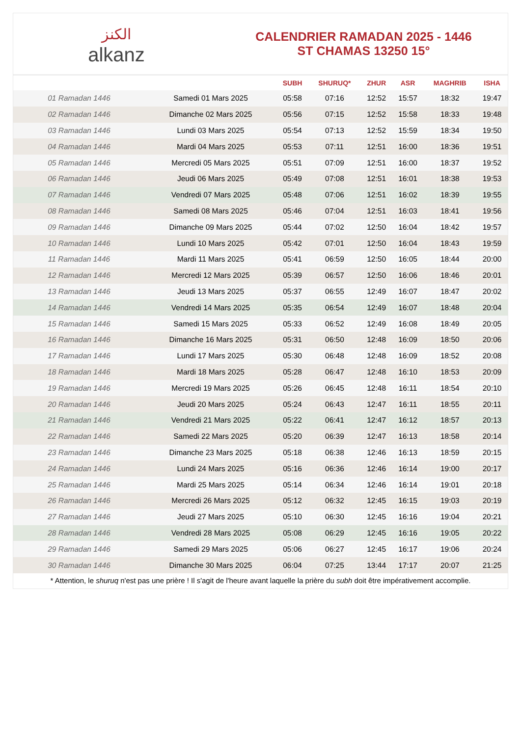الكنز
alkanz
CALENDRIER RAMADAN 2025 - 1446
ST CHAMAS 13250 15°
| | | SUBH | SHURUQ* | ZHUR | ASR | MAGHRIB | ISHA |
| --- | --- | --- | --- | --- | --- | --- | --- |
| 01 Ramadan 1446 | Samedi 01 Mars 2025 | 05:58 | 07:16 | 12:52 | 15:57 | 18:32 | 19:47 |
| 02 Ramadan 1446 | Dimanche 02 Mars 2025 | 05:56 | 07:15 | 12:52 | 15:58 | 18:33 | 19:48 |
| 03 Ramadan 1446 | Lundi 03 Mars 2025 | 05:54 | 07:13 | 12:52 | 15:59 | 18:34 | 19:50 |
| 04 Ramadan 1446 | Mardi 04 Mars 2025 | 05:53 | 07:11 | 12:51 | 16:00 | 18:36 | 19:51 |
| 05 Ramadan 1446 | Mercredi 05 Mars 2025 | 05:51 | 07:09 | 12:51 | 16:00 | 18:37 | 19:52 |
| 06 Ramadan 1446 | Jeudi 06 Mars 2025 | 05:49 | 07:08 | 12:51 | 16:01 | 18:38 | 19:53 |
| 07 Ramadan 1446 | Vendredi 07 Mars 2025 | 05:48 | 07:06 | 12:51 | 16:02 | 18:39 | 19:55 |
| 08 Ramadan 1446 | Samedi 08 Mars 2025 | 05:46 | 07:04 | 12:51 | 16:03 | 18:41 | 19:56 |
| 09 Ramadan 1446 | Dimanche 09 Mars 2025 | 05:44 | 07:02 | 12:50 | 16:04 | 18:42 | 19:57 |
| 10 Ramadan 1446 | Lundi 10 Mars 2025 | 05:42 | 07:01 | 12:50 | 16:04 | 18:43 | 19:59 |
| 11 Ramadan 1446 | Mardi 11 Mars 2025 | 05:41 | 06:59 | 12:50 | 16:05 | 18:44 | 20:00 |
| 12 Ramadan 1446 | Mercredi 12 Mars 2025 | 05:39 | 06:57 | 12:50 | 16:06 | 18:46 | 20:01 |
| 13 Ramadan 1446 | Jeudi 13 Mars 2025 | 05:37 | 06:55 | 12:49 | 16:07 | 18:47 | 20:02 |
| 14 Ramadan 1446 | Vendredi 14 Mars 2025 | 05:35 | 06:54 | 12:49 | 16:07 | 18:48 | 20:04 |
| 15 Ramadan 1446 | Samedi 15 Mars 2025 | 05:33 | 06:52 | 12:49 | 16:08 | 18:49 | 20:05 |
| 16 Ramadan 1446 | Dimanche 16 Mars 2025 | 05:31 | 06:50 | 12:48 | 16:09 | 18:50 | 20:06 |
| 17 Ramadan 1446 | Lundi 17 Mars 2025 | 05:30 | 06:48 | 12:48 | 16:09 | 18:52 | 20:08 |
| 18 Ramadan 1446 | Mardi 18 Mars 2025 | 05:28 | 06:47 | 12:48 | 16:10 | 18:53 | 20:09 |
| 19 Ramadan 1446 | Mercredi 19 Mars 2025 | 05:26 | 06:45 | 12:48 | 16:11 | 18:54 | 20:10 |
| 20 Ramadan 1446 | Jeudi 20 Mars 2025 | 05:24 | 06:43 | 12:47 | 16:11 | 18:55 | 20:11 |
| 21 Ramadan 1446 | Vendredi 21 Mars 2025 | 05:22 | 06:41 | 12:47 | 16:12 | 18:57 | 20:13 |
| 22 Ramadan 1446 | Samedi 22 Mars 2025 | 05:20 | 06:39 | 12:47 | 16:13 | 18:58 | 20:14 |
| 23 Ramadan 1446 | Dimanche 23 Mars 2025 | 05:18 | 06:38 | 12:46 | 16:13 | 18:59 | 20:15 |
| 24 Ramadan 1446 | Lundi 24 Mars 2025 | 05:16 | 06:36 | 12:46 | 16:14 | 19:00 | 20:17 |
| 25 Ramadan 1446 | Mardi 25 Mars 2025 | 05:14 | 06:34 | 12:46 | 16:14 | 19:01 | 20:18 |
| 26 Ramadan 1446 | Mercredi 26 Mars 2025 | 05:12 | 06:32 | 12:45 | 16:15 | 19:03 | 20:19 |
| 27 Ramadan 1446 | Jeudi 27 Mars 2025 | 05:10 | 06:30 | 12:45 | 16:16 | 19:04 | 20:21 |
| 28 Ramadan 1446 | Vendredi 28 Mars 2025 | 05:08 | 06:29 | 12:45 | 16:16 | 19:05 | 20:22 |
| 29 Ramadan 1446 | Samedi 29 Mars 2025 | 05:06 | 06:27 | 12:45 | 16:17 | 19:06 | 20:24 |
| 30 Ramadan 1446 | Dimanche 30 Mars 2025 | 06:04 | 07:25 | 13:44 | 17:17 | 20:07 | 21:25 |
* Attention, le shuruq n'est pas une prière ! Il s'agit de l'heure avant laquelle la prière du subh doit être impérativement accomplie.